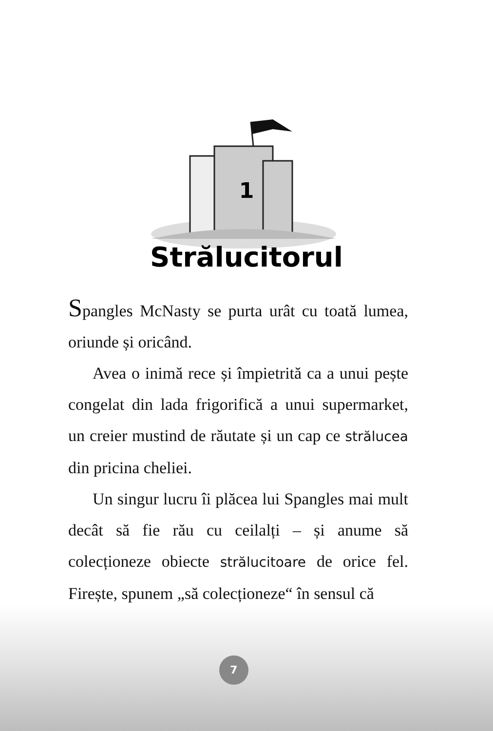1
Strălucitorul
Spangles McNasty se purta urât cu toată lumea, oriunde și oricând.
Avea o inimă rece și împietrită ca a unui pește congelat din lada frigorifică a unui supermarket, un creier mustind de răutate și un cap ce strălucea din pricina cheliei.
Un singur lucru îi plăcea lui Spangles mai mult decât să fie rău cu ceilalți – și anume să colecționeze obiecte strălucitoare de orice fel. Firește, spunem „să colecționeze“ în sensul că
7